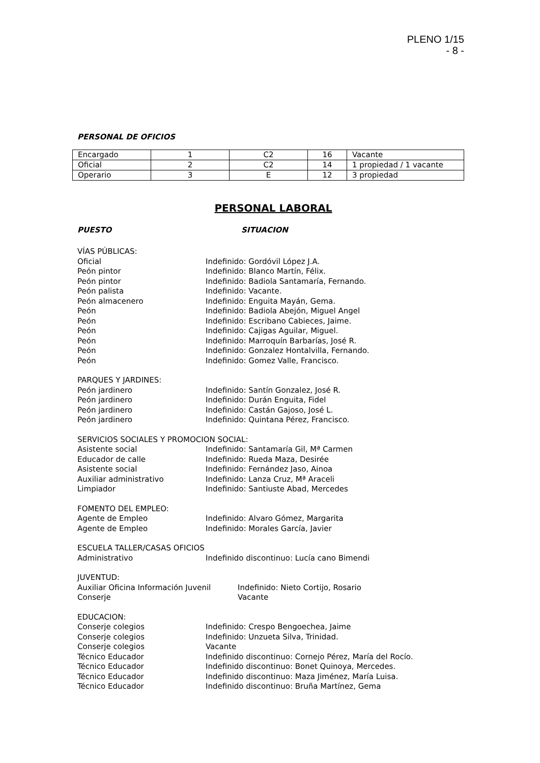PLENO 1/15
- 8 -
PERSONAL DE OFICIOS
| Encargado | 1 | C2 | 16 | Vacante |
| Oficial | 2 | C2 | 14 | 1 propiedad / 1 vacante |
| Operario | 3 | E | 12 | 3 propiedad |
PERSONAL LABORAL
PUESTO SITUACION
VÍAS PÚBLICAS:
Oficial Indefinido: Gordóvil López J.A.
Peón pintor Indefinido: Blanco Martín, Félix.
Peón pintor Indefinido: Badiola Santamaría, Fernando.
Peón palista Indefinido: Vacante.
Peón almacenero Indefinido: Enguita Mayán, Gema.
Peón Indefinido: Badiola Abejón, Miguel Angel
Peón Indefinido: Escribano Cabieces, Jaime.
Peón Indefinido: Cajigas Aguilar, Miguel.
Peón Indefinido: Marroquín Barbarías, José R.
Peón Indefinido: Gonzalez Hontalvilla, Fernando.
Peón Indefinido: Gomez Valle, Francisco.
PARQUES Y JARDINES:
Peón jardinero Indefinido: Santín Gonzalez, José R.
Peón jardinero Indefinido: Durán Enguita, Fidel
Peón jardinero Indefinido: Castán Gajoso, José L.
Peón jardinero Indefinido: Quintana Pérez, Francisco.
SERVICIOS SOCIALES Y PROMOCION SOCIAL:
Asistente social Indefinido: Santamaría Gil, Mª Carmen
Educador de calle Indefinido: Rueda Maza, Desirée
Asistente social Indefinido: Fernández Jaso, Ainoa
Auxiliar administrativo Indefinido: Lanza Cruz, Mª Araceli
Limpiador Indefinido: Santiuste Abad, Mercedes
FOMENTO DEL EMPLEO:
Agente de Empleo Indefinido: Alvaro Gómez, Margarita
Agente de Empleo Indefinido: Morales García, Javier
ESCUELA TALLER/CASAS OFICIOS
Administrativo Indefinido discontinuo: Lucía cano Bimendi
JUVENTUD:
Auxiliar Oficina Información Juvenil Indefinido: Nieto Cortijo, Rosario
Conserje Vacante
EDUCACION:
Conserje colegios Indefinido: Crespo Bengoechea, Jaime
Conserje colegios Indefinido: Unzueta Silva, Trinidad.
Conserje colegios Vacante
Técnico Educador Indefinido discontinuo: Cornejo Pérez, María del Rocío.
Técnico Educador Indefinido discontinuo: Bonet Quinoya, Mercedes.
Técnico Educador Indefinido discontinuo: Maza Jiménez, María Luisa.
Técnico Educador Indefinido discontinuo: Bruña Martínez, Gema